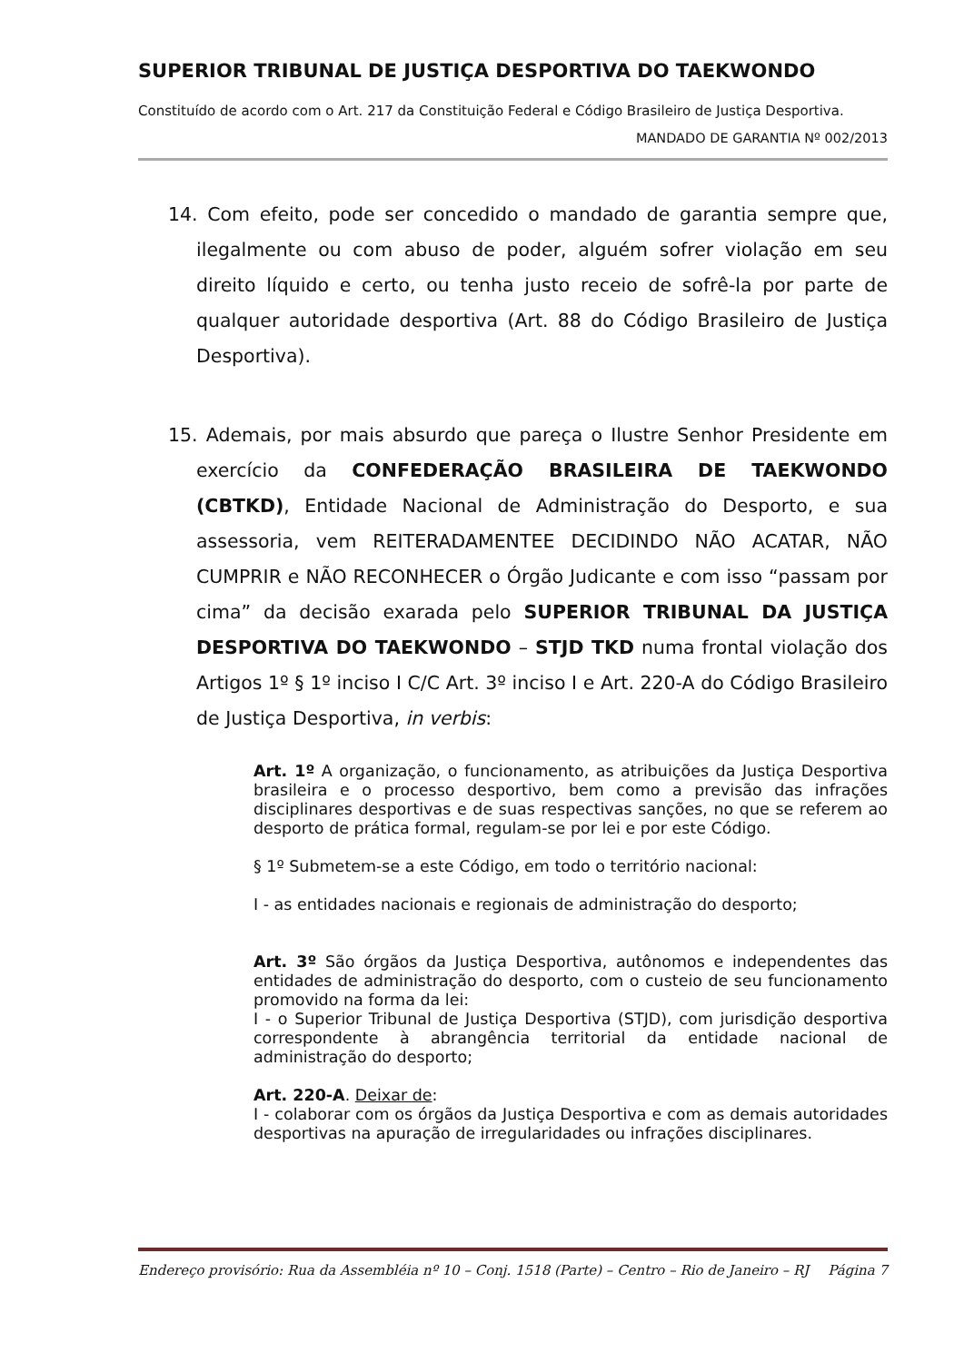SUPERIOR TRIBUNAL DE JUSTIÇA DESPORTIVA DO TAEKWONDO
Constituído de acordo com o Art. 217 da Constituição Federal e Código Brasileiro de Justiça Desportiva.
MANDADO DE GARANTIA Nº 002/2013
14. Com efeito, pode ser concedido o mandado de garantia sempre que, ilegalmente ou com abuso de poder, alguém sofrer violação em seu direito líquido e certo, ou tenha justo receio de sofrê-la por parte de qualquer autoridade desportiva (Art. 88 do Código Brasileiro de Justiça Desportiva).
15. Ademais, por mais absurdo que pareça o Ilustre Senhor Presidente em exercício da CONFEDERAÇÃO BRASILEIRA DE TAEKWONDO (CBTKD), Entidade Nacional de Administração do Desporto, e sua assessoria, vem REITERADAMENTEE DECIDINDO NÃO ACATAR, NÃO CUMPRIR e NÃO RECONHECER o Órgão Judicante e com isso “passam por cima” da decisão exarada pelo SUPERIOR TRIBUNAL DA JUSTIÇA DESPORTIVA DO TAEKWONDO – STJD TKD numa frontal violação dos Artigos 1º § 1º inciso I C/C Art. 3º inciso I e Art. 220-A do Código Brasileiro de Justiça Desportiva, in verbis:
Art. 1º A organização, o funcionamento, as atribuições da Justiça Desportiva brasileira e o processo desportivo, bem como a previsão das infrações disciplinares desportivas e de suas respectivas sanções, no que se referem ao desporto de prática formal, regulam-se por lei e por este Código.
§ 1º Submetem-se a este Código, em todo o território nacional:
I - as entidades nacionais e regionais de administração do desporto;
Art. 3º São órgãos da Justiça Desportiva, autônomos e independentes das entidades de administração do desporto, com o custeio de seu funcionamento promovido na forma da lei:
I - o Superior Tribunal de Justiça Desportiva (STJD), com jurisdição desportiva correspondente à abrangência territorial da entidade nacional de administração do desporto;
Art. 220-A. Deixar de:
I - colaborar com os órgãos da Justiça Desportiva e com as demais autoridades desportivas na apuração de irregularidades ou infrações disciplinares.
Endereço provisório: Rua da Assembléia nº 10 – Conj. 1518 (Parte) – Centro – Rio de Janeiro – RJ Página 7